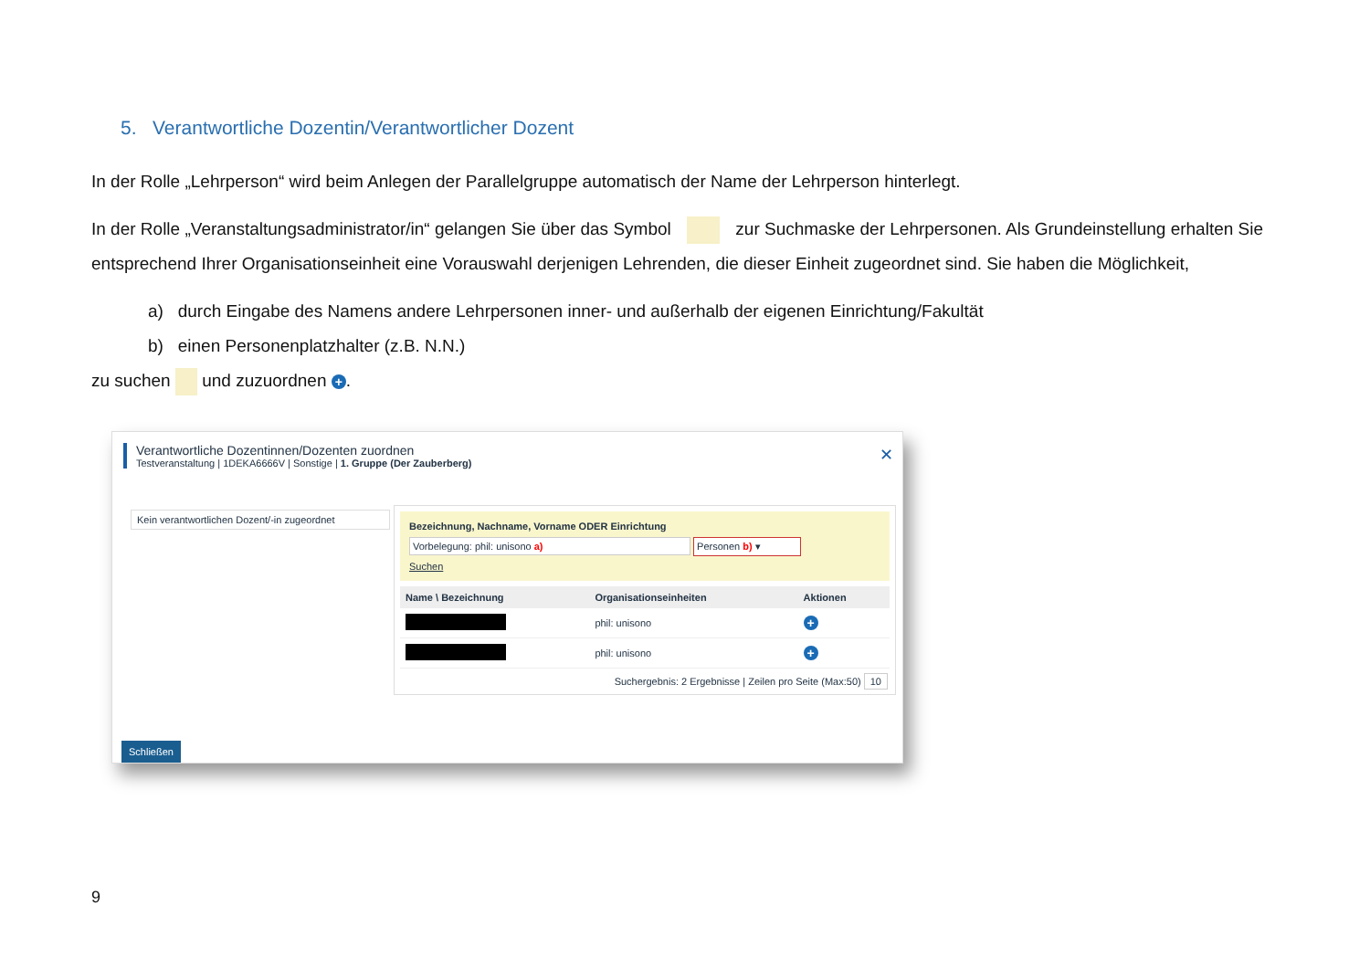5. Verantwortliche Dozentin/Verantwortlicher Dozent
In der Rolle „Lehrperson“ wird beim Anlegen der Parallelgruppe automatisch der Name der Lehrperson hinterlegt.
In der Rolle „Veranstaltungsadministrator/in“ gelangen Sie über das Symbol zur Suchmaske der Lehrpersonen. Als Grundeinstellung erhalten Sie entsprechend Ihrer Organisationseinheit eine Vorauswahl derjenigen Lehrenden, die dieser Einheit zugeordnet sind. Sie haben die Möglichkeit,
a) durch Eingabe des Namens andere Lehrpersonen inner- und außerhalb der eigenen Einrichtung/Fakultät
b) einen Personenplatzhalter (z.B. N.N.)
zu suchen und zuzuordnen +.
Verantwortliche Dozentinnen/Dozenten zuordnen
Testveranstaltung | 1DEKA6666V | Sonstige | 1. Gruppe (Der Zauberberg)
✕
Kein verantwortlichen Dozent/-in zugeordnet
Bezeichnung, Nachname, Vorname ODER Einrichtung
Vorbelegung: phil: unisono a) Personen b) ▾
Suchen
| Name \ Bezeichnung | Organisationseinheiten | Aktionen |
| --- | --- | --- |
| | phil: unisono | + |
| | phil: unisono | + |
Suchergebnis: 2 Ergebnisse | Zeilen pro Seite (Max:50) 10
Schließen
9